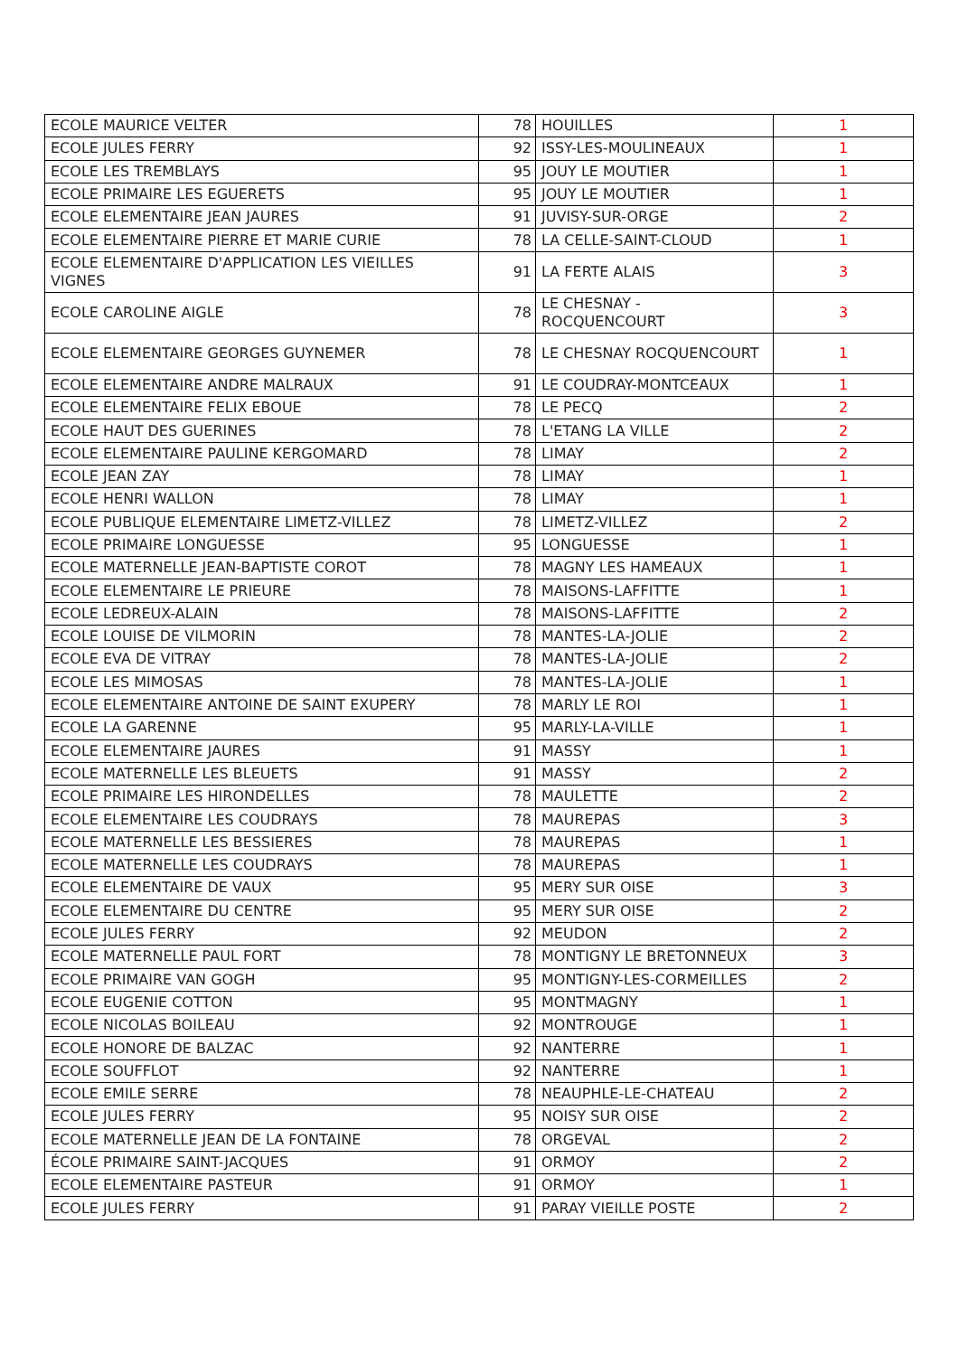| ECOLE MAURICE VELTER | 78 | HOUILLES | 1 |
| ECOLE JULES FERRY | 92 | ISSY-LES-MOULINEAUX | 1 |
| ECOLE LES TREMBLAYS | 95 | JOUY LE MOUTIER | 1 |
| ECOLE PRIMAIRE LES EGUERETS | 95 | JOUY LE MOUTIER | 1 |
| ECOLE ELEMENTAIRE JEAN JAURES | 91 | JUVISY-SUR-ORGE | 2 |
| ECOLE ELEMENTAIRE PIERRE ET MARIE CURIE | 78 | LA CELLE-SAINT-CLOUD | 1 |
| ECOLE ELEMENTAIRE D'APPLICATION LES VIEILLES VIGNES | 91 | LA FERTE ALAIS | 3 |
| ECOLE CAROLINE AIGLE | 78 | LE CHESNAY - ROCQUENCOURT | 3 |
| ECOLE ELEMENTAIRE GEORGES GUYNEMER | 78 | LE CHESNAY ROCQUENCOURT | 1 |
| ECOLE ELEMENTAIRE ANDRE MALRAUX | 91 | LE COUDRAY-MONTCEAUX | 1 |
| ECOLE ELEMENTAIRE FELIX EBOUE | 78 | LE PECQ | 2 |
| ECOLE HAUT DES GUERINES | 78 | L'ETANG LA VILLE | 2 |
| ECOLE ELEMENTAIRE PAULINE KERGOMARD | 78 | LIMAY | 2 |
| ECOLE JEAN ZAY | 78 | LIMAY | 1 |
| ECOLE HENRI WALLON | 78 | LIMAY | 1 |
| ECOLE PUBLIQUE ELEMENTAIRE LIMETZ-VILLEZ | 78 | LIMETZ-VILLEZ | 2 |
| ECOLE PRIMAIRE LONGUESSE | 95 | LONGUESSE | 1 |
| ECOLE MATERNELLE JEAN-BAPTISTE COROT | 78 | MAGNY LES HAMEAUX | 1 |
| ECOLE ELEMENTAIRE LE PRIEURE | 78 | MAISONS-LAFFITTE | 1 |
| ECOLE LEDREUX-ALAIN | 78 | MAISONS-LAFFITTE | 2 |
| ECOLE LOUISE DE VILMORIN | 78 | MANTES-LA-JOLIE | 2 |
| ECOLE EVA DE VITRAY | 78 | MANTES-LA-JOLIE | 2 |
| ECOLE LES MIMOSAS | 78 | MANTES-LA-JOLIE | 1 |
| ECOLE ELEMENTAIRE ANTOINE DE SAINT EXUPERY | 78 | MARLY LE ROI | 1 |
| ECOLE LA GARENNE | 95 | MARLY-LA-VILLE | 1 |
| ECOLE ELEMENTAIRE JAURES | 91 | MASSY | 1 |
| ECOLE MATERNELLE LES BLEUETS | 91 | MASSY | 2 |
| ECOLE PRIMAIRE LES HIRONDELLES | 78 | MAULETTE | 2 |
| ECOLE ELEMENTAIRE LES COUDRAYS | 78 | MAUREPAS | 3 |
| ECOLE MATERNELLE LES BESSIERES | 78 | MAUREPAS | 1 |
| ECOLE MATERNELLE LES COUDRAYS | 78 | MAUREPAS | 1 |
| ECOLE ELEMENTAIRE DE VAUX | 95 | MERY SUR OISE | 3 |
| ECOLE ELEMENTAIRE DU CENTRE | 95 | MERY SUR OISE | 2 |
| ECOLE JULES FERRY | 92 | MEUDON | 2 |
| ECOLE MATERNELLE PAUL FORT | 78 | MONTIGNY LE BRETONNEUX | 3 |
| ECOLE PRIMAIRE VAN GOGH | 95 | MONTIGNY-LES-CORMEILLES | 2 |
| ECOLE EUGENIE COTTON | 95 | MONTMAGNY | 1 |
| ECOLE NICOLAS BOILEAU | 92 | MONTROUGE | 1 |
| ECOLE HONORE DE BALZAC | 92 | NANTERRE | 1 |
| ECOLE SOUFFLOT | 92 | NANTERRE | 1 |
| ECOLE EMILE SERRE | 78 | NEAUPHLE-LE-CHATEAU | 2 |
| ECOLE JULES FERRY | 95 | NOISY SUR OISE | 2 |
| ECOLE MATERNELLE JEAN DE LA FONTAINE | 78 | ORGEVAL | 2 |
| ÉCOLE PRIMAIRE SAINT-JACQUES | 91 | ORMOY | 2 |
| ECOLE ELEMENTAIRE PASTEUR | 91 | ORMOY | 1 |
| ECOLE JULES FERRY | 91 | PARAY VIEILLE POSTE | 2 |